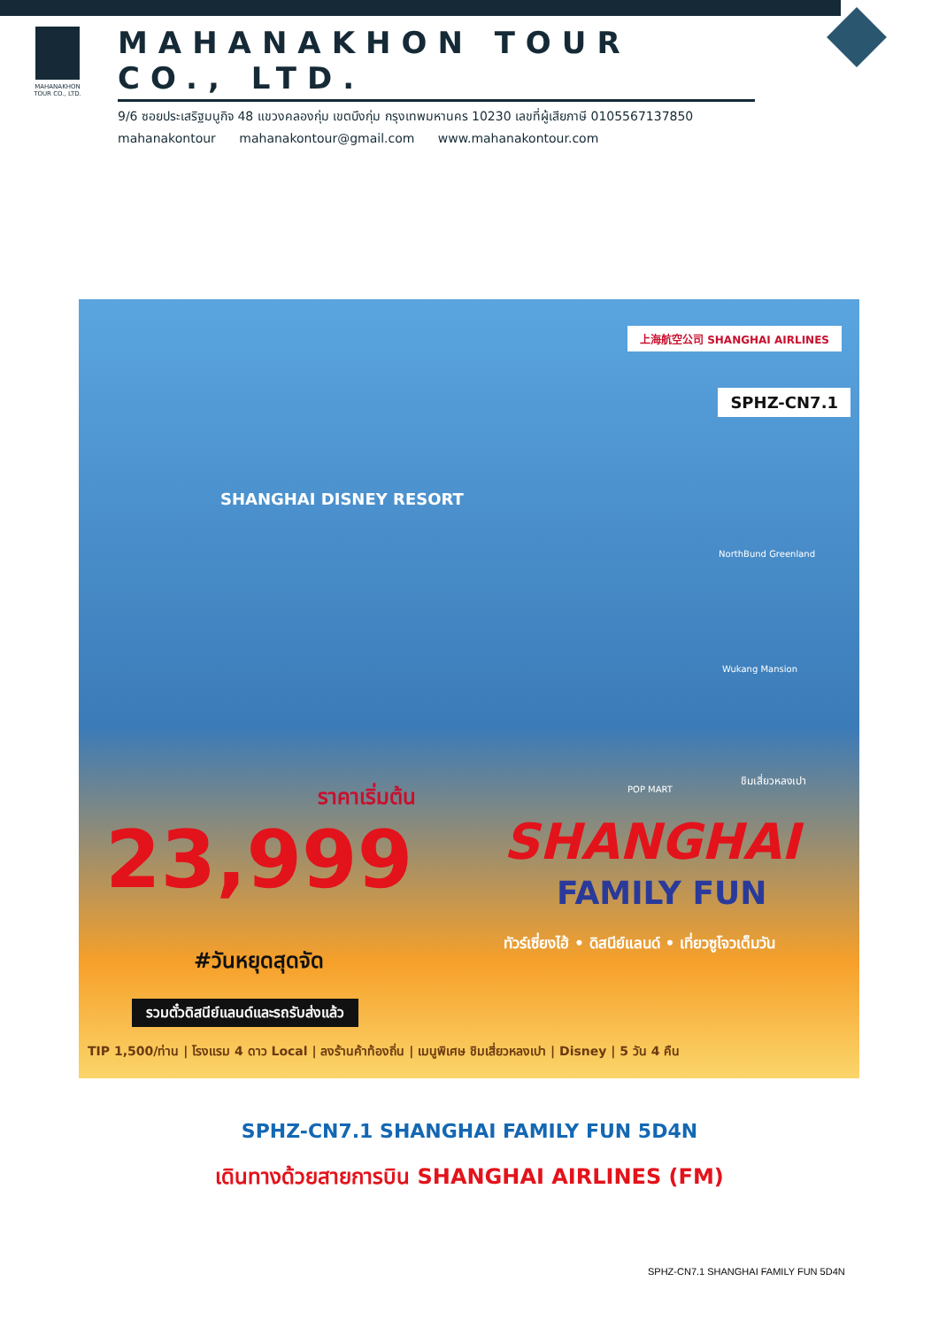MAHANAKHON
TOUR CO., LTD.
MAHANAKHON TOUR CO., LTD.
9/6 ซอยประเสริฐมนูกิจ 48 แขวงคลองกุ่ม เขตบึงกุ่ม กรุงเทพมหานคร 10230 เลขที่ผู้เสียภาษี 0105567137850
mahanakontour mahanakontour@gmail.com www.mahanakontour.com
上海航空公司 SHANGHAI AIRLINES
SPHZ-CN7.1
SHANGHAI DISNEY RESORT
NorthBund Greenland
Wukang Mansion
ชิมเสี่ยวหลงเปา
POP MART
ราคาเริ่มต้น
23,999 SHANGHAI
FAMILY FUN
#วันหยุดสุดจัด
ทัวร์เซี่ยงไฮ้ • ดิสนีย์แลนด์ • เที่ยวซูโจวเต็มวัน
รวมตั๋วดิสนีย์แลนด์และรถรับส่งแล้ว
TIP 1,500/ท่าน | โรงแรม 4 ดาว Local | ลงร้านค้าท้องถิ่น | เมนูพิเศษ ชิมเสี่ยวหลงเปา | Disney | 5 วัน 4 คืน
SPHZ-CN7.1 SHANGHAI FAMILY FUN 5D4N
เดินทางด้วยสายการบิน SHANGHAI AIRLINES (FM)
SPHZ-CN7.1 SHANGHAI FAMILY FUN 5D4N